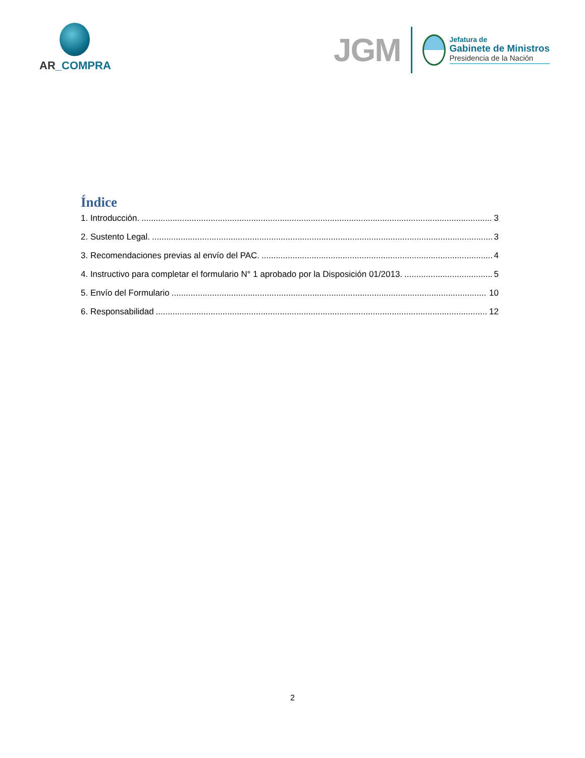AR_COMPRA
JGM
Jefatura de
Gabinete de Ministros
Presidencia de la Nación
Índice
1. Introducción. 3
2. Sustento Legal. 3
3. Recomendaciones previas al envío del PAC. 4
4. Instructivo para completar el formulario N° 1 aprobado por la Disposición 01/2013. 5
5. Envío del Formulario 10
6. Responsabilidad 12
2